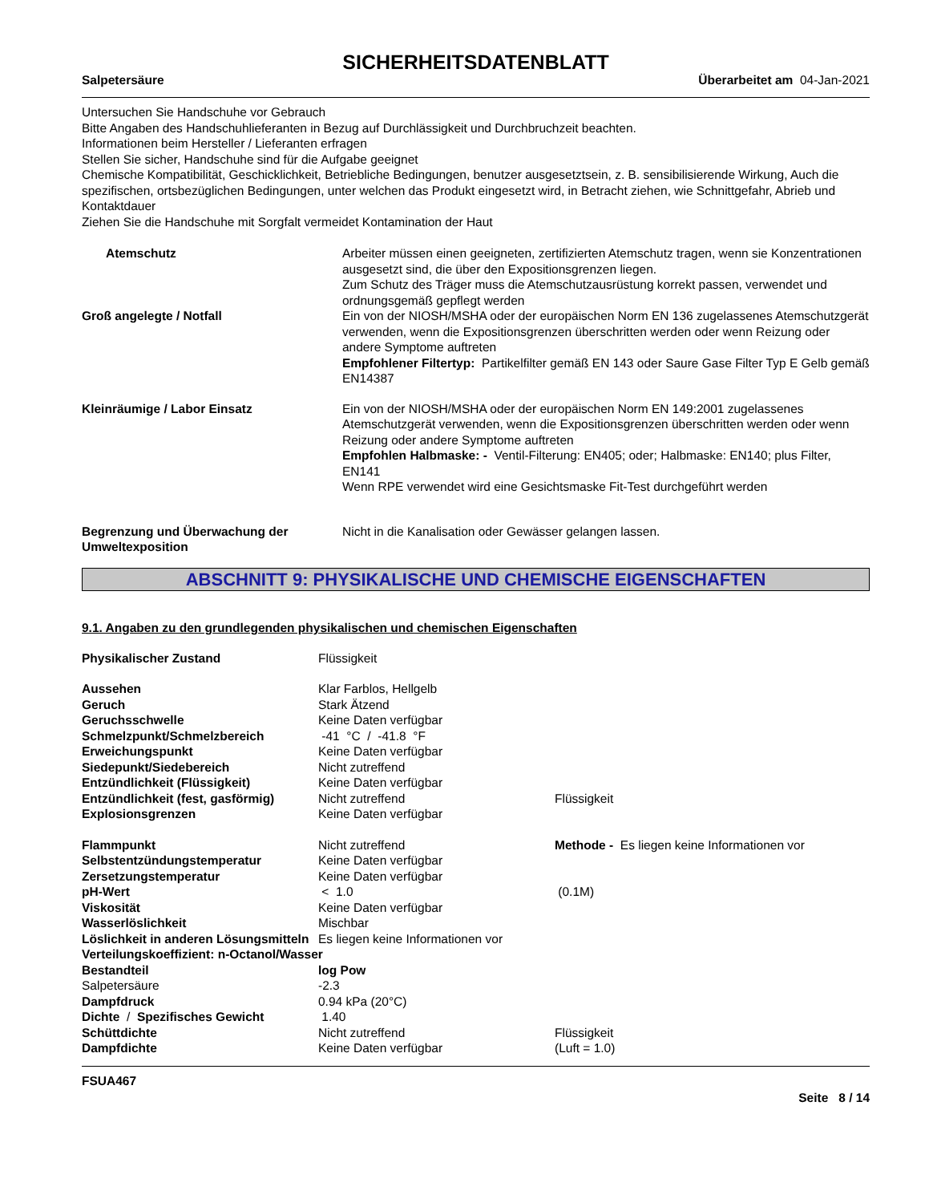SICHERHEITSDATENBLATT
Salpetersäure Überarbeitet am 04-Jan-2021
Untersuchen Sie Handschuhe vor Gebrauch
Bitte Angaben des Handschuhlieferanten in Bezug auf Durchlässigkeit und Durchbruchzeit beachten.
Informationen beim Hersteller / Lieferanten erfragen
Stellen Sie sicher, Handschuhe sind für die Aufgabe geeignet
Chemische Kompatibilität, Geschicklichkeit, Betriebliche Bedingungen, benutzer ausgesetztsein, z. B. sensibilisierende Wirkung, Auch die spezifischen, ortsbezüglichen Bedingungen, unter welchen das Produkt eingesetzt wird, in Betracht ziehen, wie Schnittgefahr, Abrieb und Kontaktdauer
Ziehen Sie die Handschuhe mit Sorgfalt vermeidet Kontamination der Haut
| Atemschutz | Arbeiter müssen einen geeigneten, zertifizierten Atemschutz tragen, wenn sie Konzentrationen ausgesetzt sind, die über den Expositionsgrenzen liegen. Zum Schutz des Träger muss die Atemschutzausrüstung korrekt passen, verwendet und ordnungsgemäß gepflegt werden |
| Groß angelegte / Notfall | Ein von der NIOSH/MSHA oder der europäischen Norm EN 136 zugelassenes Atemschutzgerät verwenden, wenn die Expositionsgrenzen überschritten werden oder wenn Reizung oder andere Symptome auftreten Empfohlener Filtertyp: Partikelfilter gemäß EN 143 oder Saure Gase Filter Typ E Gelb gemäß EN14387 |
| Kleinräumige / Labor Einsatz | Ein von der NIOSH/MSHA oder der europäischen Norm EN 149:2001 zugelassenes Atemschutzgerät verwenden, wenn die Expositionsgrenzen überschritten werden oder wenn Reizung oder andere Symptome auftreten Empfohlen Halbmaske: - Ventil-Filterung: EN405; oder; Halbmaske: EN140; plus Filter, EN141 Wenn RPE verwendet wird eine Gesichtsmaske Fit-Test durchgeführt werden |
| Begrenzung und Überwachung der Umweltexposition | Nicht in die Kanalisation oder Gewässer gelangen lassen. |
ABSCHNITT 9: PHYSIKALISCHE UND CHEMISCHE EIGENSCHAFTEN
9.1. Angaben zu den grundlegenden physikalischen und chemischen Eigenschaften
| Physikalischer Zustand | Flüssigkeit | |
| Aussehen | Klar Farblos, Hellgelb | |
| Geruch | Stark Ätzend | |
| Geruchsschwelle | Keine Daten verfügbar | |
| Schmelzpunkt/Schmelzbereich | -41 °C / -41.8 °F | |
| Erweichungspunkt | Keine Daten verfügbar | |
| Siedepunkt/Siedebereich | Nicht zutreffend | |
| Entzündlichkeit (Flüssigkeit) | Keine Daten verfügbar | |
| Entzündlichkeit (fest, gasförmig) | Nicht zutreffend | Flüssigkeit |
| Explosionsgrenzen | Keine Daten verfügbar | |
| Flammpunkt | Nicht zutreffend | Methode - Es liegen keine Informationen vor |
| Selbstentzündungstemperatur | Keine Daten verfügbar | |
| Zersetzungstemperatur | Keine Daten verfügbar | |
| pH-Wert | < 1.0 | (0.1M) |
| Viskosität | Keine Daten verfügbar | |
| Wasserlöslichkeit | Mischbar | |
| Löslichkeit in anderen Lösungsmitteln | Es liegen keine Informationen vor | |
| Verteilungskoeffizient: n-Octanol/Wasser | | |
| Bestandteil | log Pow | |
| Salpetersäure | -2.3 | |
| Dampfdruck | 0.94 kPa (20°C) | |
| Dichte / Spezifisches Gewicht | 1.40 | |
| Schüttdichte | Nicht zutreffend | Flüssigkeit |
| Dampfdichte | Keine Daten verfügbar | (Luft = 1.0) |
FSUA467
Seite 8 / 14